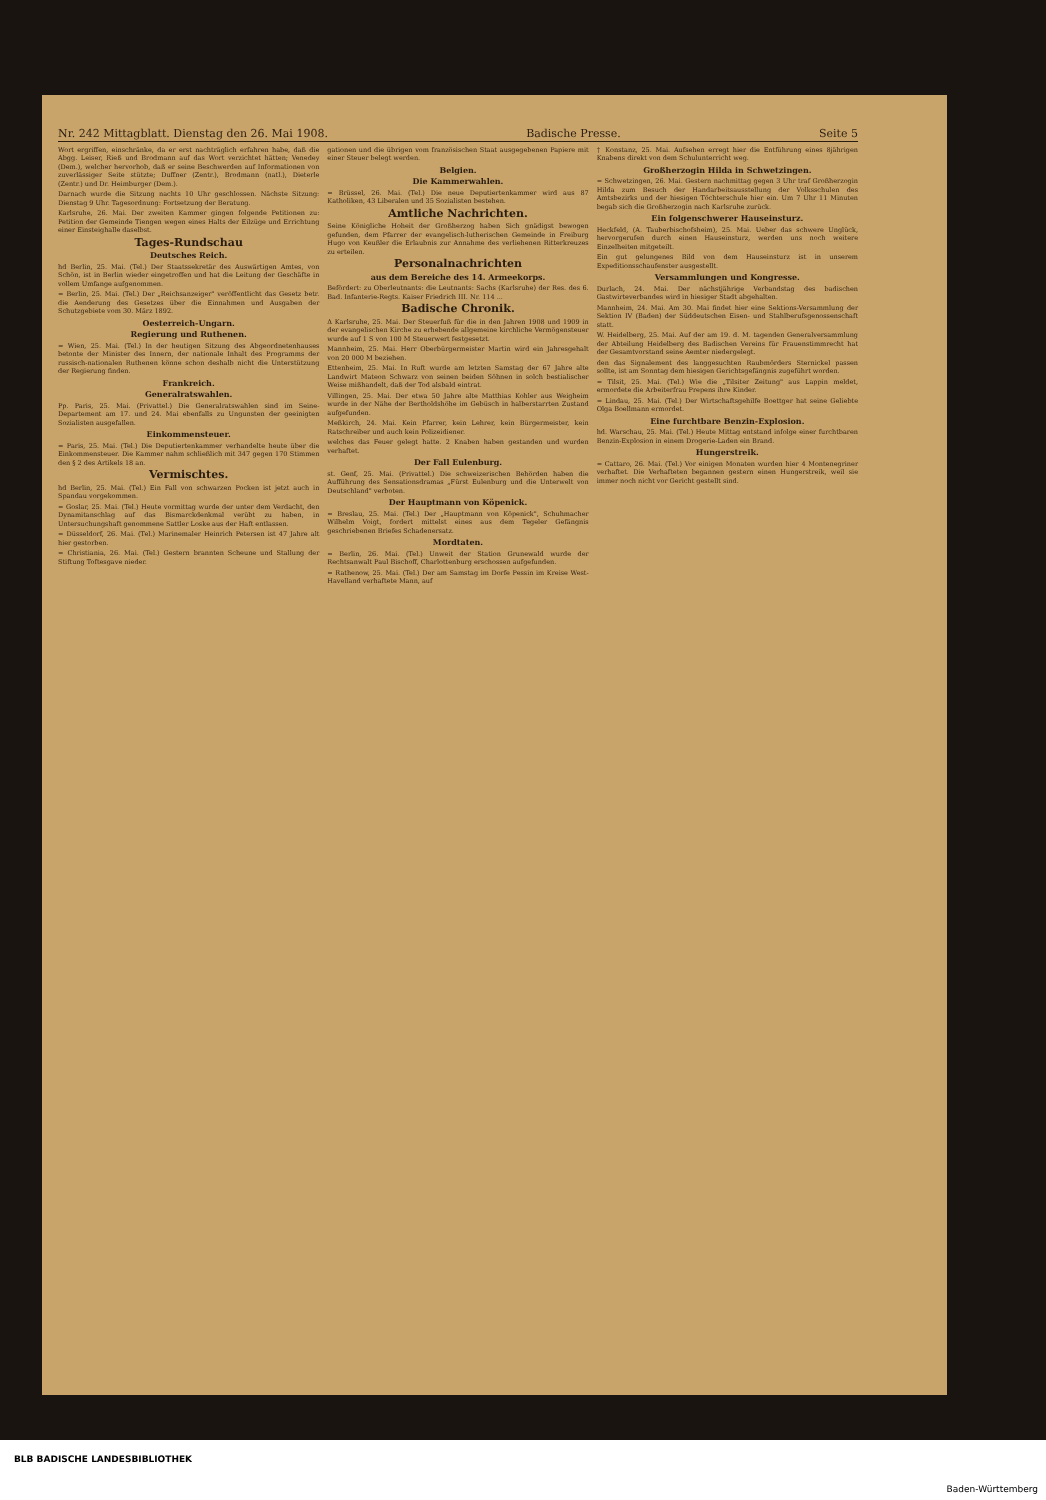Nr. 242 Mittagblatt. Dienstag den 26. Mai 1908. Badische Presse. Seite 5
Wort ergriffen, einschränke, da er erst nachträglich erfahren habe, daß die Abgg. Leiser, Rieß und Brodmann auf das Wort verzichtet hätten; Venedey (Dem.), welcher hervorhob, daß er seine Beschwerden auf Informationen von zuverlässiger Seite stützte; Duffner (Zentr.), Brodmann (natl.), Dieterle (Zentr.) und Dr. Heimburger (Dem.).
Darnach wurde die Sitzung nachts 10 Uhr geschlossen. Nächste Sitzung: Dienstag 9 Uhr. Tagesordnung: Fortsetzung der Beratung.
Karlsruhe, 26. Mai. Der zweiten Kammer gingen folgende Petitionen zu: Petition der Gemeinde Tiengen wegen eines Halts der Eilzüge und Errichtung einer Einsteighalle daselbst.
Tages-Rundschau
Deutsches Reich.
hd Berlin, 25. Mai. (Tel.) Der Staatssekretär des Auswärtigen Amtes, von Schön, ist in Berlin wieder eingetroffen und hat die Leitung der Geschäfte in vollem Umfange aufgenommen.
= Berlin, 25. Mai. (Tel.) Der „Reichsanzeiger" veröffentlicht das Gesetz betr. die Aenderung des Gesetzes über die Einnahmen und Ausgaben der Schutzgebiete vom 30. März 1892.
Oesterreich-Ungarn.
Regierung und Ruthenen.
= Wien, 25. Mai. (Tel.) In der heutigen Sitzung des Abgeordnetenhauses betonte der Minister des Innern, der nationale Inhalt des Programms der russisch-nationalen Ruthenen könne schon deshalb nicht die Unterstützung der Regierung finden.
Frankreich.
Generalratswahlen.
Pp. Paris, 25. Mai. (Privattel.) Die Generalratswahlen sind im Seine-Departement am 17. und 24. Mai ebenfalls zu Ungunsten der geeinigten Sozialisten ausgefallen.
Einkommensteuer.
= Paris, 25. Mai. (Tel.) Die Deputiertenkammer verhandelte heute über die Einkommensteuer. Die Kammer nahm schließlich mit 347 gegen 170 Stimmen den § 2 des Artikels 18 an.
Vermischtes.
hd Berlin, 25. Mai. (Tel.) Ein Fall von schwarzen Pocken ist jetzt auch in Spandau vorgekommen.
= Goslar, 25. Mai. (Tel.) Heute vormittag wurde der unter dem Verdacht, den Dynamitanschlag auf das Bismarckdenkmal verübt zu haben, in Untersuchungshaft genommene Sattler Loske aus der Haft entlassen.
= Düsseldorf, 26. Mai. (Tel.) Marinemaler Heinrich Petersen ist 47 Jahre alt hier gestorben.
= Christiania, 26. Mai. (Tel.) Gestern brannten Scheune und Stallung der Stiftung Toftesgave nieder.
gationen und die übrigen vom französischen Staat ausgegebenen Papiere mit einer Steuer belegt werden.
Belgien.
Die Kammerwahlen.
= Brüssel, 26. Mai. (Tel.) Die neue Deputiertenkammer wird aus 87 Katholiken, 43 Liberalen und 35 Sozialisten bestehen.
Amtliche Nachrichten.
Seine Königliche Hoheit der Großherzog haben Sich gnädigst bewogen gefunden, dem Pfarrer der evangelisch-lutherischen Gemeinde in Freiburg Hugo von Keußler die Erlaubnis zur Annahme des verliehenen Ritterkreuzes zu erteilen.
Personalnachrichten
aus dem Bereiche des 14. Armeekorps.
Befördert: zu Oberleutnants: die Leutnants: Sachs (Karlsruhe) der Res. des 6. Bad. Infanterie-Regts. Kaiser Friedrich III. Nr. 114 ...
Badische Chronik.
Δ Karlsruhe, 25. Mai. Der Steuerfuß für die in den Jahren 1908 und 1909 in der evangelischen Kirche zu erhebende allgemeine kirchliche Vermögensteuer wurde auf 1 S von 100 M Steuerwert festgesetzt.
Mannheim, 25. Mai. Herr Oberbürgermeister Martin wird ein Jahresgehalt von 20 000 M beziehen.
Ettenheim, 25. Mai. In Ruft wurde am letzten Samstag der 67 Jahre alte Landwirt Mateon Schwarz von seinen beiden Söhnen in solch bestialischer Weise mißhandelt, daß der Tod alsbald eintrat.
Villingen, 25. Mai. Der etwa 50 Jahre alte Matthias Kohler aus Weigheim wurde in der Nähe der Bertholdshöhe im Gebüsch in halberstarrten Zustand aufgefunden.
Meßkirch, 24. Mai. Kein Pfarrer, kein Lehrer, kein Bürgermeister, kein Ratschreiber und auch kein Polizeidiener.
welches das Feuer gelegt hatte. 2 Knaben haben gestanden und wurden verhaftet.
Der Fall Eulenburg.
st. Genf, 25. Mai. (Privattel.) Die schweizerischen Behörden haben die Aufführung des Sensationsdramas „Fürst Eulenburg und die Unterwelt von Deutschland" verboten.
Der Hauptmann von Köpenick.
= Breslau, 25. Mai. (Tel.) Der „Hauptmann von Köpenick", Schuhmacher Wilhelm Voigt, fordert mittelst eines aus dem Tegeler Gefängnis geschriebenen Briefes Schadenersatz.
Mordtaten.
= Berlin, 26. Mai. (Tel.) Unweit der Station Grunewald wurde der Rechtsanwalt Paul Bischoff, Charlottenburg erschossen aufgefunden.
= Rathenow, 25. Mai. (Tel.) Der am Samstag im Dorfe Pessin im Kreise West-Havelland verhaftete Mann, auf
† Konstanz, 25. Mai. Aufsehen erregt hier die Entführung eines 8jährigen Knabens direkt von dem Schulunterricht weg.
Großherzogin Hilda in Schwetzingen.
= Schwetzingen, 26. Mai. Gestern nachmittag gegen 3 Uhr traf Großherzogin Hilda zum Besuch der Handarbeitsausstellung der Volksschulen des Amtsbezirks und der hiesigen Töchterschule hier ein. Um 7 Uhr 11 Minuten begab sich die Großherzogin nach Karlsruhe zurück.
Ein folgenschwerer Hauseinsturz.
Heckfeld, (A. Tauberbischofsheim), 25. Mai. Ueber das schwere Unglück, hervorgerufen durch einen Hauseinsturz, werden uns noch weitere Einzelheiten mitgeteilt.
Ein gut gelungenes Bild von dem Hauseinsturz ist in unserem Expeditionsschaufenster ausgestellt.
Versammlungen und Kongresse.
Durlach, 24. Mai. Der nächstjährige Verbandstag des badischen Gastwirteverbandes wird in hiesiger Stadt abgehalten.
Mannheim, 24. Mai. Am 30. Mai findet hier eine Sektions-Versammlung der Sektion IV (Baden) der Süddeutschen Eisen- und Stahlberufsgenossenschaft statt.
W. Heidelberg, 25. Mai. Auf der am 19. d. M. tagenden Generalversammlung der Abteilung Heidelberg des Badischen Vereins für Frauenstimmrecht hat der Gesamtvorstand seine Aemter niedergelegt.
den das Signalement des langgesuchten Raubmörders Sternickel passen sollte, ist am Sonntag dem hiesigen Gerichtsgefängnis zugeführt worden.
= Tilsit, 25. Mai. (Tel.) Wie die „Tilsiter Zeitung" aus Lappin meldet, ermordete die Arbeiterfrau Prepens ihre Kinder.
= Lindau, 25. Mai. (Tel.) Der Wirtschaftsgehilfe Boettger hat seine Geliebte Olga Boellmann ermordet.
Eine furchtbare Benzin-Explosion.
hd. Warschau, 25. Mai. (Tel.) Heute Mittag entstand infolge einer furchtbaren Benzin-Explosion in einem Drogerie-Laden ein Brand.
Hungerstreik.
= Cattaro, 26. Mai. (Tel.) Vor einigen Monaten wurden hier 4 Montenegriner verhaftet. Die Verhafteten begannen gestern einen Hungerstreik, weil sie immer noch nicht vor Gericht gestellt sind.
BLB BADISCHE LANDESBIBLIOTHEK
Baden-Württemberg